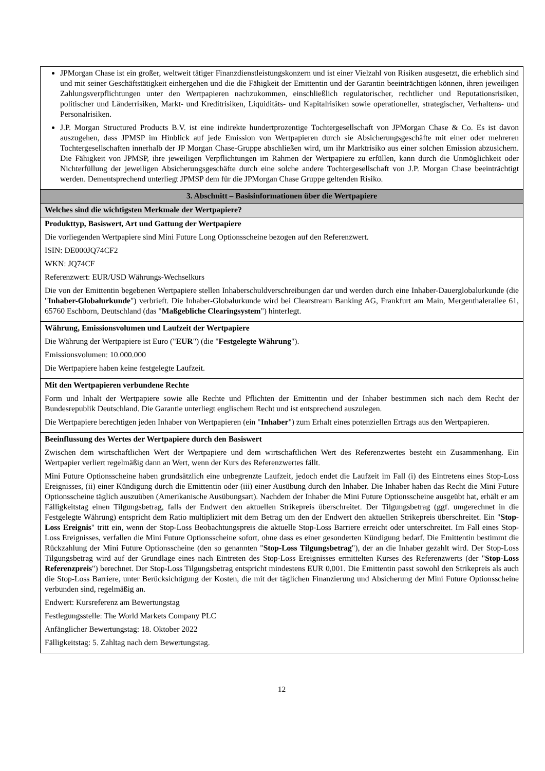| JPMorgan Chase ist ein großer, weltweit tätiger Finanzdienstleistungskonzern und ist einer Vielzahl von Risiken ausgesetzt, die erheblich sind und mit seiner Geschäftstätigkeit einhergehen und die die Fähigkeit der Emittentin und der Garantin beeinträchtigen können, ihren jeweiligen Zahlungsverpflichtungen unter den Wertpapieren nachzukommen, einschließlich regulatorischer, rechtlicher und Reputationsrisiken, politischer und Länderrisiken, Markt- und Kreditrisiken, Liquiditäts- und Kapitalrisiken sowie operationeller, strategischer, Verhaltens- und Personalrisiken. J.P. Morgan Structured Products B.V. ist eine indirekte hundertprozentige Tochtergesellschaft von JPMorgan Chase & Co. Es ist davon auszugehen, dass JPMSP im Hinblick auf jede Emission von Wertpapieren durch sie Absicherungsgeschäfte mit einer oder mehreren Tochtergesellschaften innerhalb der JP Morgan Chase-Gruppe abschließen wird, um ihr Marktrisiko aus einer solchen Emission abzusichern. Die Fähigkeit von JPMSP, ihre jeweiligen Verpflichtungen im Rahmen der Wertpapiere zu erfüllen, kann durch die Unmöglichkeit oder Nichterfüllung der jeweiligen Absicherungsgeschäfte durch eine solche andere Tochtergesellschaft von J.P. Morgan Chase beeinträchtigt werden. Dementsprechend unterliegt JPMSP dem für die JPMorgan Chase Gruppe geltenden Risiko. |
| 3. Abschnitt – Basisinformationen über die Wertpapiere |
| Welches sind die wichtigsten Merkmale der Wertpapiere? |
| Produkttyp, Basiswert, Art und Gattung der Wertpapiere Die vorliegenden Wertpapiere sind Mini Future Long Optionsscheine bezogen auf den Referenzwert. ISIN: DE000JQ74CF2 WKN: JQ74CF Referenzwert: EUR/USD Währungs-Wechselkurs Die von der Emittentin begebenen Wertpapiere stellen Inhaberschuldverschreibungen dar und werden durch eine Inhaber-Dauerglobalurkunde (die " Inhaber-Globalurkunde ") verbrieft. Die Inhaber-Globalurkunde wird bei Clearstream Banking AG, Frankfurt am Main, Mergenthalerallee 61, 65760 Eschborn, Deutschland (das " Maßgebliche Clearingsystem ") hinterlegt. |
| Währung, Emissionsvolumen und Laufzeit der Wertpapiere Die Währung der Wertpapiere ist Euro (" EUR ") (die " Festgelegte Währung "). Emissionsvolumen: 10.000.000 Die Wertpapiere haben keine festgelegte Laufzeit. |
| Mit den Wertpapieren verbundene Rechte Form und Inhalt der Wertpapiere sowie alle Rechte und Pflichten der Emittentin und der Inhaber bestimmen sich nach dem Recht der Bundesrepublik Deutschland. Die Garantie unterliegt englischem Recht und ist entsprechend auszulegen. Die Wertpapiere berechtigen jeden Inhaber von Wertpapieren (ein " Inhaber ") zum Erhalt eines potenziellen Ertrags aus den Wertpapieren. |
| Beeinflussung des Wertes der Wertpapiere durch den Basiswert Zwischen dem wirtschaftlichen Wert der Wertpapiere und dem wirtschaftlichen Wert des Referenzwertes besteht ein Zusammenhang. Ein Wertpapier verliert regelmäßig dann an Wert, wenn der Kurs des Referenzwertes fällt. Mini Future Optionsscheine haben grundsätzlich eine unbegrenzte Laufzeit, jedoch endet die Laufzeit im Fall (i) des Eintretens eines Stop-Loss Ereignisses, (ii) einer Kündigung durch die Emittentin oder (iii) einer Ausübung durch den Inhaber. Die Inhaber haben das Recht die Mini Future Optionsscheine täglich auszuüben (Amerikanische Ausübungsart). Nachdem der Inhaber die Mini Future Optionsscheine ausgeübt hat, erhält er am Fälligkeitstag einen Tilgungsbetrag, falls der Endwert den aktuellen Strikepreis überschreitet. Der Tilgungsbetrag (ggf. umgerechnet in die Festgelegte Währung) entspricht dem Ratio multipliziert mit dem Betrag um den der Endwert den aktuellen Strikepreis überschreitet. Ein " Stop-Loss Ereignis " tritt ein, wenn der Stop-Loss Beobachtungspreis die aktuelle Stop-Loss Barriere erreicht oder unterschreitet. Im Fall eines Stop-Loss Ereignisses, verfallen die Mini Future Optionsscheine sofort, ohne dass es einer gesonderten Kündigung bedarf. Die Emittentin bestimmt die Rückzahlung der Mini Future Optionsscheine (den so genannten " Stop-Loss Tilgungsbetrag "), der an die Inhaber gezahlt wird. Der Stop-Loss Tilgungsbetrag wird auf der Grundlage eines nach Eintreten des Stop-Loss Ereignisses ermittelten Kurses des Referenzwerts (der " Stop-Loss Referenzpreis ") berechnet. Der Stop-Loss Tilgungsbetrag entspricht mindestens EUR 0,001. Die Emittentin passt sowohl den Strikepreis als auch die Stop-Loss Barriere, unter Berücksichtigung der Kosten, die mit der täglichen Finanzierung und Absicherung der Mini Future Optionsscheine verbunden sind, regelmäßig an. Endwert: Kursreferenz am Bewertungstag Festlegungsstelle: The World Markets Company PLC Anfänglicher Bewertungstag: 18. Oktober 2022 Fälligkeitstag: 5. Zahltag nach dem Bewertungstag. |
12